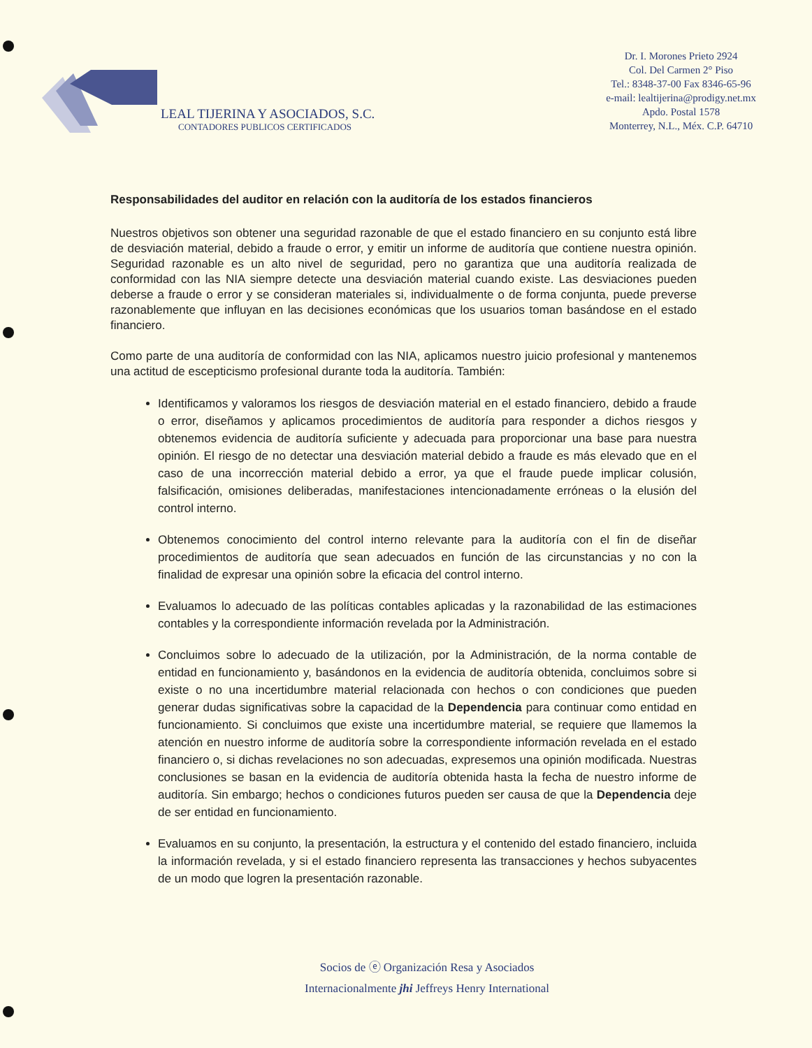LEAL TIJERINA Y ASOCIADOS, S.C.
CONTADORES PUBLICOS CERTIFICADOS
Dr. I. Morones Prieto 2924
Col. Del Carmen 2° Piso
Tel.: 8348-37-00 Fax 8346-65-96
e-mail: lealtijerina@prodigy.net.mx
Apdo. Postal 1578
Monterrey, N.L., Méx. C.P. 64710
Responsabilidades del auditor en relación con la auditoría de los estados financieros
Nuestros objetivos son obtener una seguridad razonable de que el estado financiero en su conjunto está libre de desviación material, debido a fraude o error, y emitir un informe de auditoría que contiene nuestra opinión. Seguridad razonable es un alto nivel de seguridad, pero no garantiza que una auditoría realizada de conformidad con las NIA siempre detecte una desviación material cuando existe. Las desviaciones pueden deberse a fraude o error y se consideran materiales si, individualmente o de forma conjunta, puede preverse razonablemente que influyan en las decisiones económicas que los usuarios toman basándose en el estado financiero.
Como parte de una auditoría de conformidad con las NIA, aplicamos nuestro juicio profesional y mantenemos una actitud de escepticismo profesional durante toda la auditoría. También:
Identificamos y valoramos los riesgos de desviación material en el estado financiero, debido a fraude o error, diseñamos y aplicamos procedimientos de auditoría para responder a dichos riesgos y obtenemos evidencia de auditoría suficiente y adecuada para proporcionar una base para nuestra opinión. El riesgo de no detectar una desviación material debido a fraude es más elevado que en el caso de una incorrección material debido a error, ya que el fraude puede implicar colusión, falsificación, omisiones deliberadas, manifestaciones intencionadamente erróneas o la elusión del control interno.
Obtenemos conocimiento del control interno relevante para la auditoría con el fin de diseñar procedimientos de auditoría que sean adecuados en función de las circunstancias y no con la finalidad de expresar una opinión sobre la eficacia del control interno.
Evaluamos lo adecuado de las políticas contables aplicadas y la razonabilidad de las estimaciones contables y la correspondiente información revelada por la Administración.
Concluimos sobre lo adecuado de la utilización, por la Administración, de la norma contable de entidad en funcionamiento y, basándonos en la evidencia de auditoría obtenida, concluimos sobre si existe o no una incertidumbre material relacionada con hechos o con condiciones que pueden generar dudas significativas sobre la capacidad de la Dependencia para continuar como entidad en funcionamiento. Si concluimos que existe una incertidumbre material, se requiere que llamemos la atención en nuestro informe de auditoría sobre la correspondiente información revelada en el estado financiero o, si dichas revelaciones no son adecuadas, expresemos una opinión modificada. Nuestras conclusiones se basan en la evidencia de auditoría obtenida hasta la fecha de nuestro informe de auditoría. Sin embargo; hechos o condiciones futuros pueden ser causa de que la Dependencia deje de ser entidad en funcionamiento.
Evaluamos en su conjunto, la presentación, la estructura y el contenido del estado financiero, incluida la información revelada, y si el estado financiero representa las transacciones y hechos subyacentes de un modo que logren la presentación razonable.
Socios de ⓔ Organización Resa y Asociados
Internacionalmente jhi Jeffreys Henry International